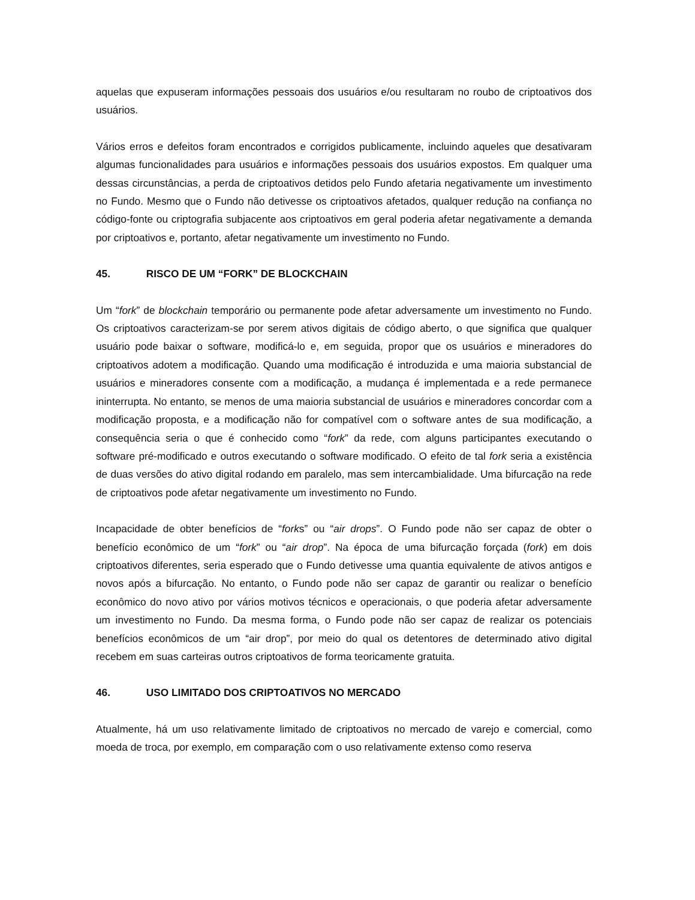aquelas que expuseram informações pessoais dos usuários e/ou resultaram no roubo de criptoativos dos usuários.
Vários erros e defeitos foram encontrados e corrigidos publicamente, incluindo aqueles que desativaram algumas funcionalidades para usuários e informações pessoais dos usuários expostos. Em qualquer uma dessas circunstâncias, a perda de criptoativos detidos pelo Fundo afetaria negativamente um investimento no Fundo. Mesmo que o Fundo não detivesse os criptoativos afetados, qualquer redução na confiança no código-fonte ou criptografia subjacente aos criptoativos em geral poderia afetar negativamente a demanda por criptoativos e, portanto, afetar negativamente um investimento no Fundo.
45. RISCO DE UM “FORK” DE BLOCKCHAIN
Um “fork” de blockchain temporário ou permanente pode afetar adversamente um investimento no Fundo. Os criptoativos caracterizam-se por serem ativos digitais de código aberto, o que significa que qualquer usuário pode baixar o software, modificá-lo e, em seguida, propor que os usuários e mineradores do criptoativos adotem a modificação. Quando uma modificação é introduzida e uma maioria substancial de usuários e mineradores consente com a modificação, a mudança é implementada e a rede permanece ininterrupta. No entanto, se menos de uma maioria substancial de usuários e mineradores concordar com a modificação proposta, e a modificação não for compatível com o software antes de sua modificação, a consequência seria o que é conhecido como “fork” da rede, com alguns participantes executando o software pré-modificado e outros executando o software modificado. O efeito de tal fork seria a existência de duas versões do ativo digital rodando em paralelo, mas sem intercambialidade. Uma bifurcação na rede de criptoativos pode afetar negativamente um investimento no Fundo.
Incapacidade de obter benefícios de “forks” ou “air drops”. O Fundo pode não ser capaz de obter o benefício econômico de um “fork” ou “air drop”. Na época de uma bifurcação forçada (fork) em dois criptoativos diferentes, seria esperado que o Fundo detivesse uma quantia equivalente de ativos antigos e novos após a bifurcação. No entanto, o Fundo pode não ser capaz de garantir ou realizar o benefício econômico do novo ativo por vários motivos técnicos e operacionais, o que poderia afetar adversamente um investimento no Fundo. Da mesma forma, o Fundo pode não ser capaz de realizar os potenciais benefícios econômicos de um “air drop”, por meio do qual os detentores de determinado ativo digital recebem em suas carteiras outros criptoativos de forma teoricamente gratuita.
46. USO LIMITADO DOS CRIPTOATIVOS NO MERCADO
Atualmente, há um uso relativamente limitado de criptoativos no mercado de varejo e comercial, como moeda de troca, por exemplo, em comparação com o uso relativamente extenso como reserva